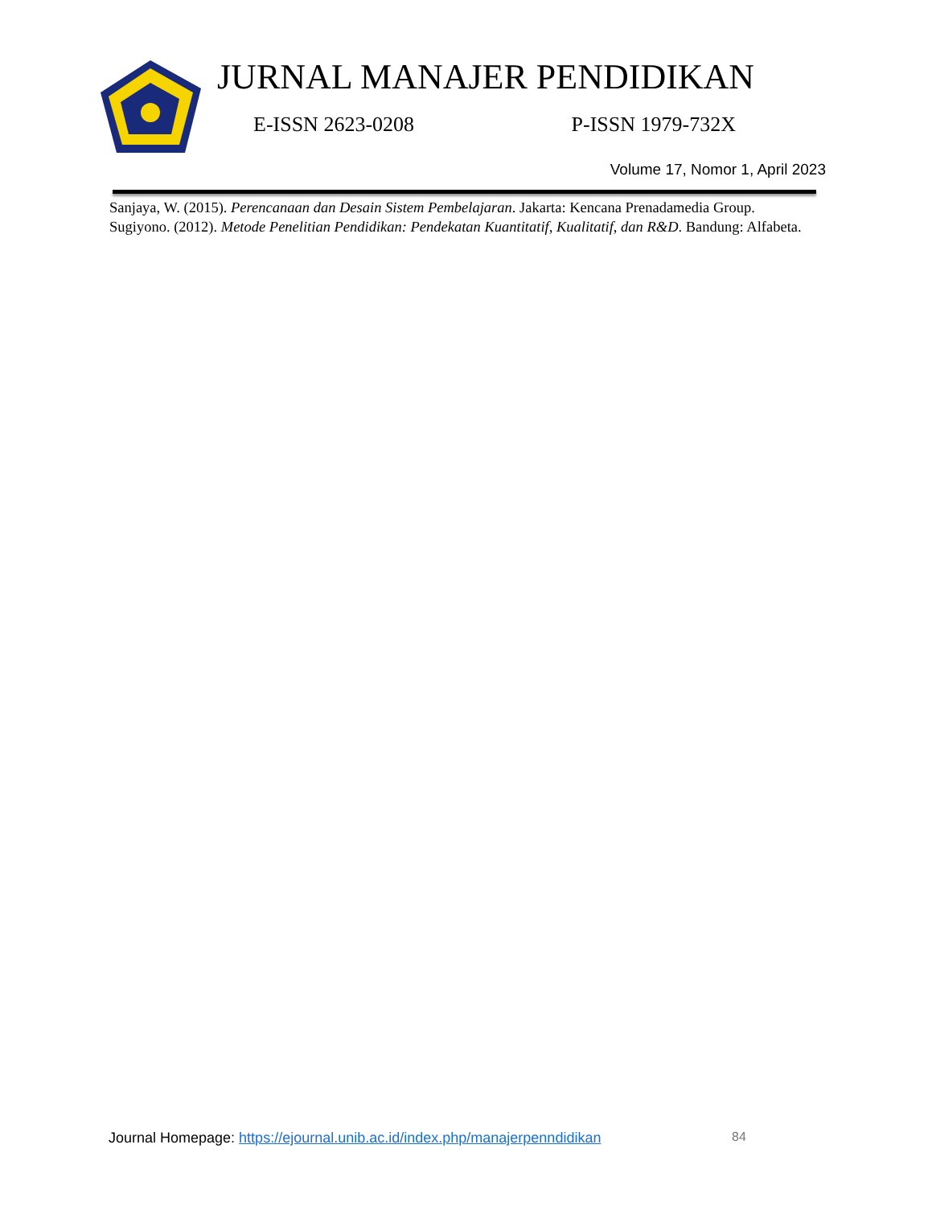JURNAL MANAJER PENDIDIKAN
E-ISSN 2623-0208 P-ISSN 1979-732X
Volume 17, Nomor 1, April 2023
Sanjaya, W. (2015). Perencanaan dan Desain Sistem Pembelajaran. Jakarta: Kencana Prenadamedia Group.
Sugiyono. (2012). Metode Penelitian Pendidikan: Pendekatan Kuantitatif, Kualitatif, dan R&D. Bandung: Alfabeta.
Journal Homepage: https://ejournal.unib.ac.id/index.php/manajerpenndidikan 84